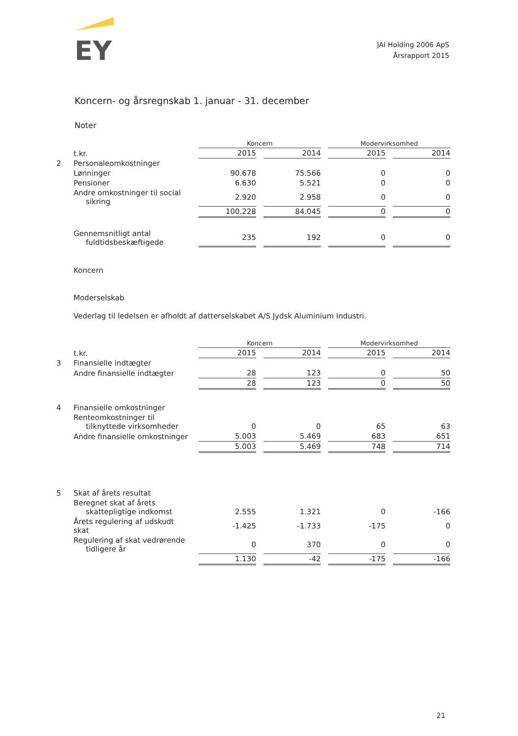EY
JAI Holding 2006 ApS
Årsrapport 2015
Koncern- og årsregnskab 1. januar - 31. december
Noter
| | | Koncern | | Modervirksomhed | |
| | t.kr. | 2015 | 2014 | 2015 | 2014 |
| 2 | Personaleomkostninger | | | | |
| | Lønninger | 90.678 | 75.566 | 0 | 0 |
| | Pensioner | 6.630 | 5.521 | 0 | 0 |
| | Andre omkostninger til social sikring | 2.920 | 2.958 | 0 | 0 |
| | | 100.228 | 84.045 | 0 | 0 |
| | Gennemsnitligt antal fuldtidsbeskæftigede | 235 | 192 | 0 | 0 |
Koncern
Moderselskab
Vederlag til ledelsen er afholdt af datterselskabet A/S Jydsk Aluminium Industri.
| | | Koncern | | Modervirksomhed | |
| | t.kr. | 2015 | 2014 | 2015 | 2014 |
| 3 | Finansielle indtægter | | | | |
| | Andre finansielle indtægter | 28 | 123 | 0 | 50 |
| | | 28 | 123 | 0 | 50 |
| 4 | Finansielle omkostninger | | | | |
| | Renteomkostninger til tilknyttede virksomheder | 0 | 0 | 65 | 63 |
| | Andre finansielle omkostninger | 5.003 | 5.469 | 683 | 651 |
| | | 5.003 | 5.469 | 748 | 714 |
| 5 | Skat af årets resultat | | | | |
| | Beregnet skat af årets skattepligtige indkomst | 2.555 | 1.321 | 0 | -166 |
| | Årets regulering af udskudt skat | -1.425 | -1.733 | -175 | 0 |
| | Regulering af skat vedrørende tidligere år | 0 | 370 | 0 | 0 |
| | | 1.130 | -42 | -175 | -166 |
21